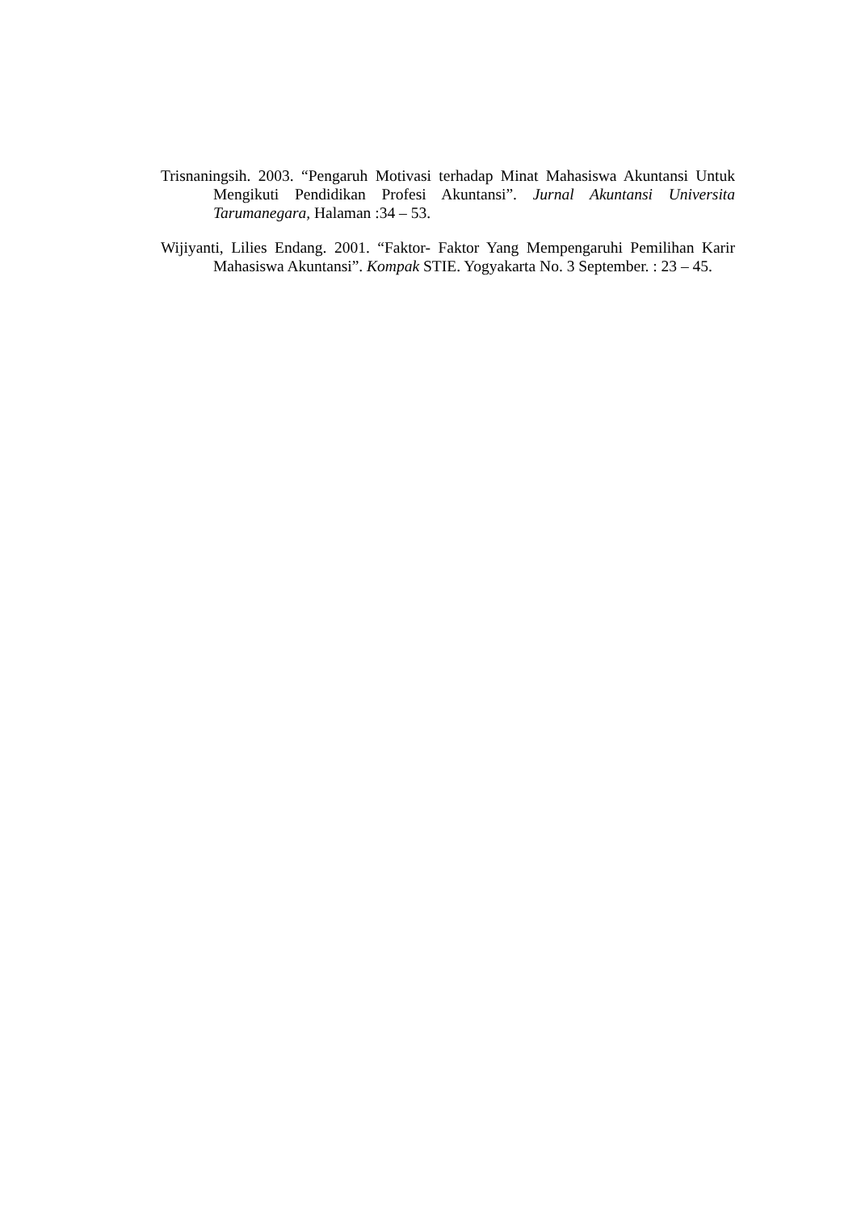Trisnaningsih. 2003. “Pengaruh Motivasi terhadap Minat Mahasiswa Akuntansi Untuk Mengikuti Pendidikan Profesi Akuntansi”. Jurnal Akuntansi Universita Tarumanegara, Halaman :34 – 53.
Wijiyanti, Lilies Endang. 2001. “Faktor- Faktor Yang Mempengaruhi Pemilihan Karir Mahasiswa Akuntansi”. Kompak STIE. Yogyakarta No. 3 September. : 23 – 45.